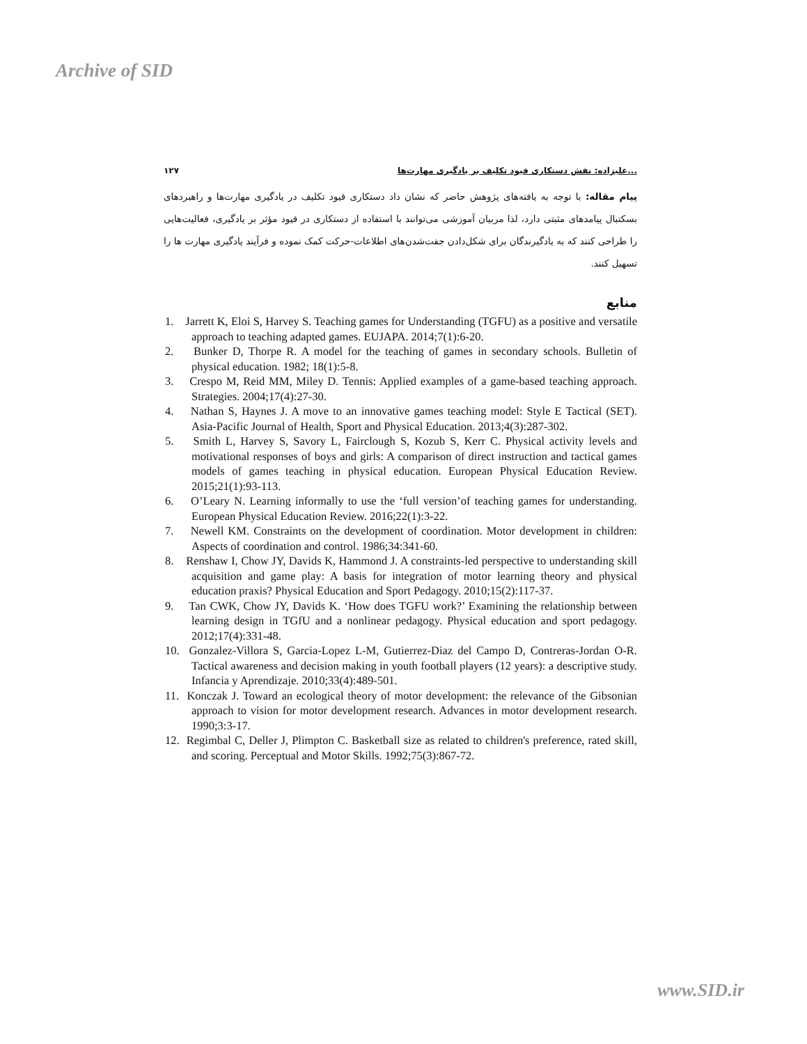Archive of SID
۱۲۷ علیزاده: نقش دستکاری قیود تکلیف بر یادگیری مهارت‌ها...
پیام مقاله: با توجه به یافته‌های پژوهش حاضر که نشان داد دستکاری قیود تکلیف در یادگیری مهارت‌ها و راهبردهای بسکتبال پیامدهای مثبتی دارد، لذا مربیان آموزشی می‌توانند با استفاده از دستکاری در قیود مؤثر بر یادگیری، فعالیت‌هایی را طراحی کنند که به یادگیرندگان برای شکل‌دادن جفت‌شدن‌های اطلاعات-حرکت کمک نموده و فرآیند یادگیری مهارت ها را تسهیل کنند.
منابع
1. Jarrett K, Eloi S, Harvey S. Teaching games for Understanding (TGFU) as a positive and versatile approach to teaching adapted games. EUJAPA. 2014;7(1):6-20.
2. Bunker D, Thorpe R. A model for the teaching of games in secondary schools. Bulletin of physical education. 1982; 18(1):5-8.
3. Crespo M, Reid MM, Miley D. Tennis: Applied examples of a game-based teaching approach. Strategies. 2004;17(4):27-30.
4. Nathan S, Haynes J. A move to an innovative games teaching model: Style E Tactical (SET). Asia-Pacific Journal of Health, Sport and Physical Education. 2013;4(3):287-302.
5. Smith L, Harvey S, Savory L, Fairclough S, Kozub S, Kerr C. Physical activity levels and motivational responses of boys and girls: A comparison of direct instruction and tactical games models of games teaching in physical education. European Physical Education Review. 2015;21(1):93-113.
6. O’Leary N. Learning informally to use the ‘full version’of teaching games for understanding. European Physical Education Review. 2016;22(1):3-22.
7. Newell KM. Constraints on the development of coordination. Motor development in children: Aspects of coordination and control. 1986;34:341-60.
8. Renshaw I, Chow JY, Davids K, Hammond J. A constraints-led perspective to understanding skill acquisition and game play: A basis for integration of motor learning theory and physical education praxis? Physical Education and Sport Pedagogy. 2010;15(2):117-37.
9. Tan CWK, Chow JY, Davids K. ‘How does TGFU work?’ Examining the relationship between learning design in TGfU and a nonlinear pedagogy. Physical education and sport pedagogy. 2012;17(4):331-48.
10. Gonzalez-Villora S, Garcia-Lopez L-M, Gutierrez-Diaz del Campo D, Contreras-Jordan O-R. Tactical awareness and decision making in youth football players (12 years): a descriptive study. Infancia y Aprendizaje. 2010;33(4):489-501.
11. Konczak J. Toward an ecological theory of motor development: the relevance of the Gibsonian approach to vision for motor development research. Advances in motor development research. 1990;3:3-17.
12. Regimbal C, Deller J, Plimpton C. Basketball size as related to children's preference, rated skill, and scoring. Perceptual and Motor Skills. 1992;75(3):867-72.
www.SID.ir